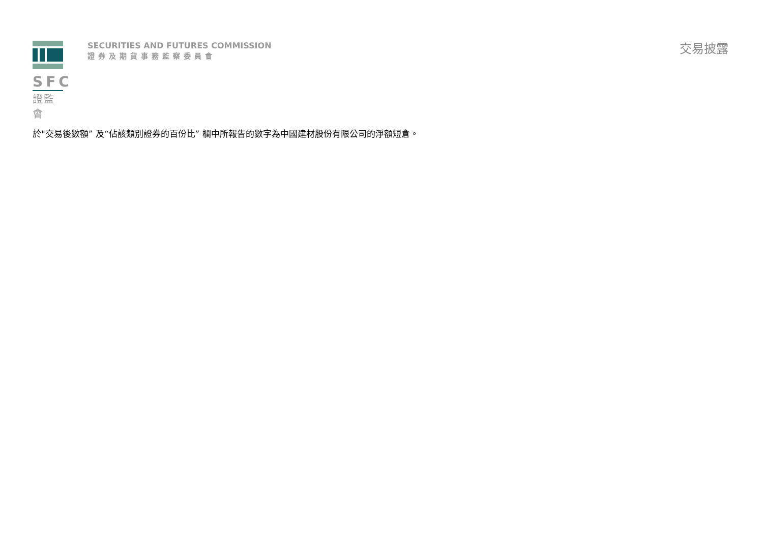SFC
證監會
SECURITIES AND FUTURES COMMISSION
證券及期貨事務監察委員會
交易披露
於"交易後數額” 及“佔該類別證券的百份比” 欄中所報告的數字為中國建材股份有限公司的淨額短倉。